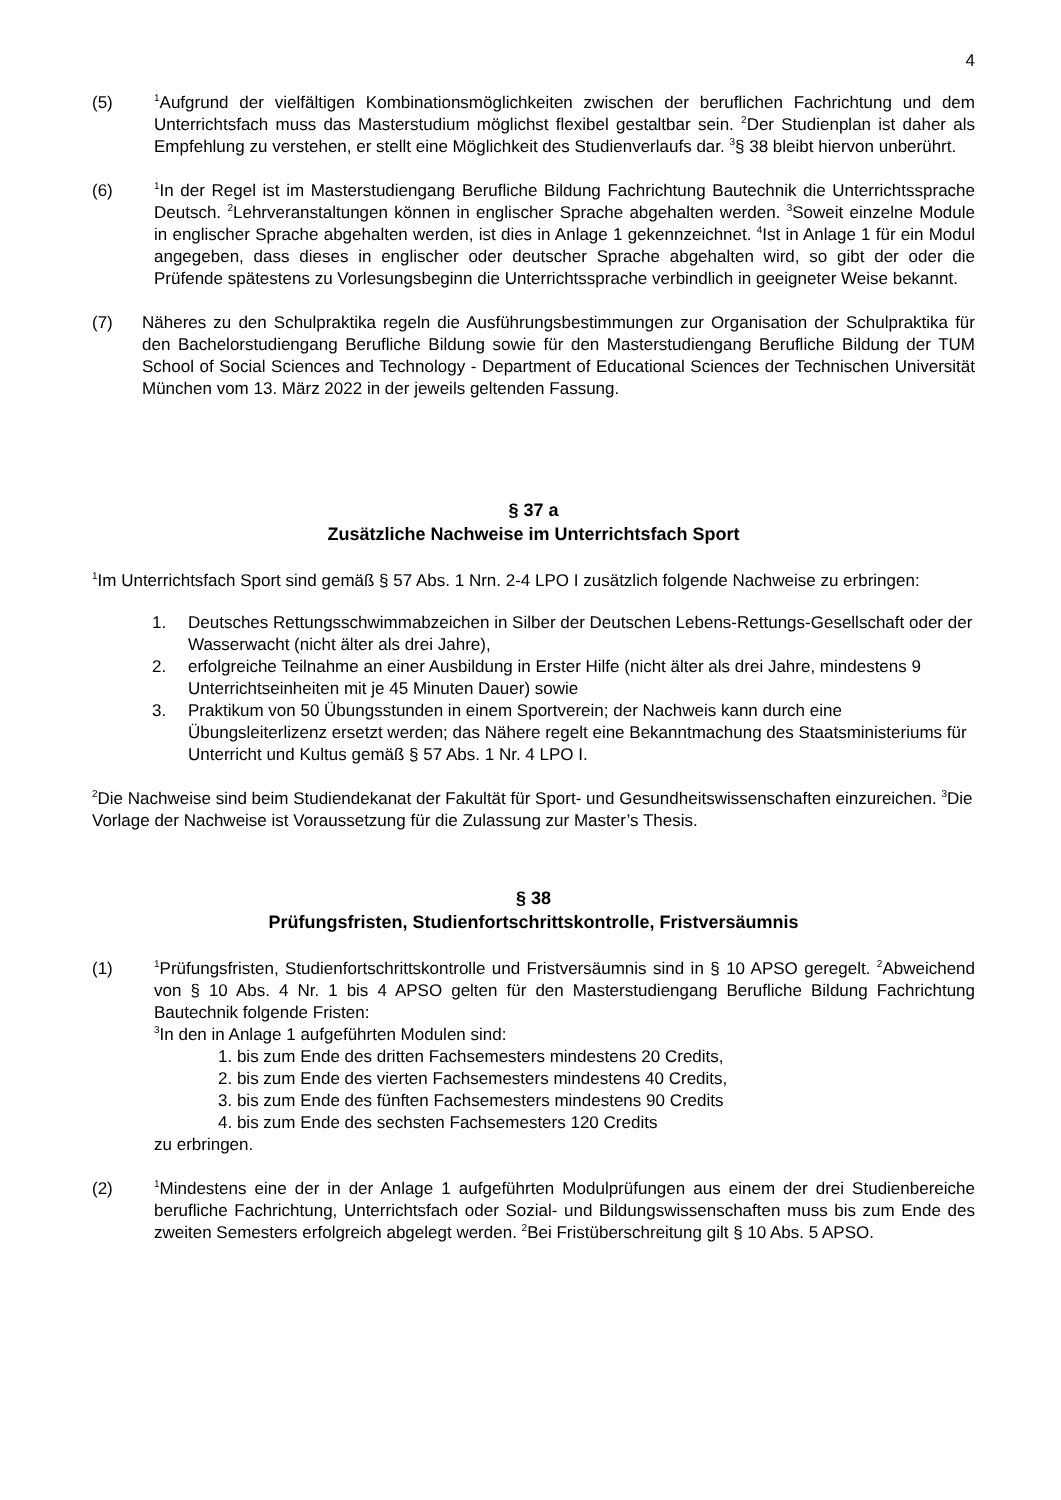4
(5)
<sup>1</sup> Aufgrund der vielfältigen Kombinationsmöglichkeiten zwischen der beruflichen Fachrichtung und dem Unterrichtsfach muss das Masterstudium möglichst flexibel gestaltbar sein. <sup>2</sup>Der Studienplan ist daher als Empfehlung zu verstehen, er stellt eine Möglichkeit des Studienverlaufs dar. <sup>3</sup>§ 38 bleibt hiervon unberührt.
(6)
<sup>1</sup> In der Regel ist im Masterstudiengang Berufliche Bildung Fachrichtung Bautechnik die Unterrichtssprache Deutsch. <sup>2</sup>Lehrveranstaltungen können in englischer Sprache abgehalten werden. <sup>3</sup>Soweit einzelne Module in englischer Sprache abgehalten werden, ist dies in Anlage 1 gekennzeichnet. <sup>4</sup>Ist in Anlage 1 für ein Modul angegeben, dass dieses in englischer oder deutscher Sprache abgehalten wird, so gibt der oder die Prüfende spätestens zu Vorlesungsbeginn die Unterrichtssprache verbindlich in geeigneter Weise bekannt.
(7) Näheres zu den Schulpraktika regeln die Ausführungsbestimmungen zur Organisation der Schulpraktika für den Bachelorstudiengang Berufliche Bildung sowie für den Masterstudiengang Berufliche Bildung der TUM School of Social Sciences and Technology - Department of Educational Sciences der Technischen Universität München vom 13. März 2022 in der jeweils geltenden Fassung.
§ 37 a
Zusätzliche Nachweise im Unterrichtsfach Sport
<sup>1</sup> Im Unterrichtsfach Sport sind gemäß § 57 Abs. 1 Nrn. 2-4 LPO I zusätzlich folgende Nachweise zu erbringen:
1. Deutsches Rettungsschwimmabzeichen in Silber der Deutschen Lebens-Rettungs-Gesellschaft oder der Wasserwacht (nicht älter als drei Jahre),
2. erfolgreiche Teilnahme an einer Ausbildung in Erster Hilfe (nicht älter als drei Jahre, mindestens 9 Unterrichtseinheiten mit je 45 Minuten Dauer) sowie
3. Praktikum von 50 Übungsstunden in einem Sportverein; der Nachweis kann durch eine Übungsleiterlizenz ersetzt werden; das Nähere regelt eine Bekanntmachung des Staatsministeriums für Unterricht und Kultus gemäß § 57 Abs. 1 Nr. 4 LPO I.
<sup>2</sup> Die Nachweise sind beim Studiendekanat der Fakultät für Sport- und Gesundheitswissenschaften einzureichen. <sup>3</sup>Die Vorlage der Nachweise ist Voraussetzung für die Zulassung zur Master’s Thesis.
§ 38
Prüfungsfristen, Studienfortschrittskontrolle, Fristversäumnis
(1)
<sup>1</sup> Prüfungsfristen, Studienfortschrittskontrolle und Fristversäumnis sind in § 10 APSO geregelt. <sup>2</sup>Abweichend von § 10 Abs. 4 Nr. 1 bis 4 APSO gelten für den Masterstudiengang Berufliche Bildung Fachrichtung Bautechnik folgende Fristen:
<sup>3</sup> In den in Anlage 1 aufgeführten Modulen sind:
1. bis zum Ende des dritten Fachsemesters mindestens 20 Credits,
2. bis zum Ende des vierten Fachsemesters mindestens 40 Credits,
3. bis zum Ende des fünften Fachsemesters mindestens 90 Credits
4. bis zum Ende des sechsten Fachsemesters 120 Credits
zu erbringen.
(2)
<sup>1</sup> Mindestens eine der in der Anlage 1 aufgeführten Modulprüfungen aus einem der drei Studienbereiche berufliche Fachrichtung, Unterrichtsfach oder Sozial- und Bildungswissenschaften muss bis zum Ende des zweiten Semesters erfolgreich abgelegt werden. <sup>2</sup>Bei Fristüberschreitung gilt § 10 Abs. 5 APSO.